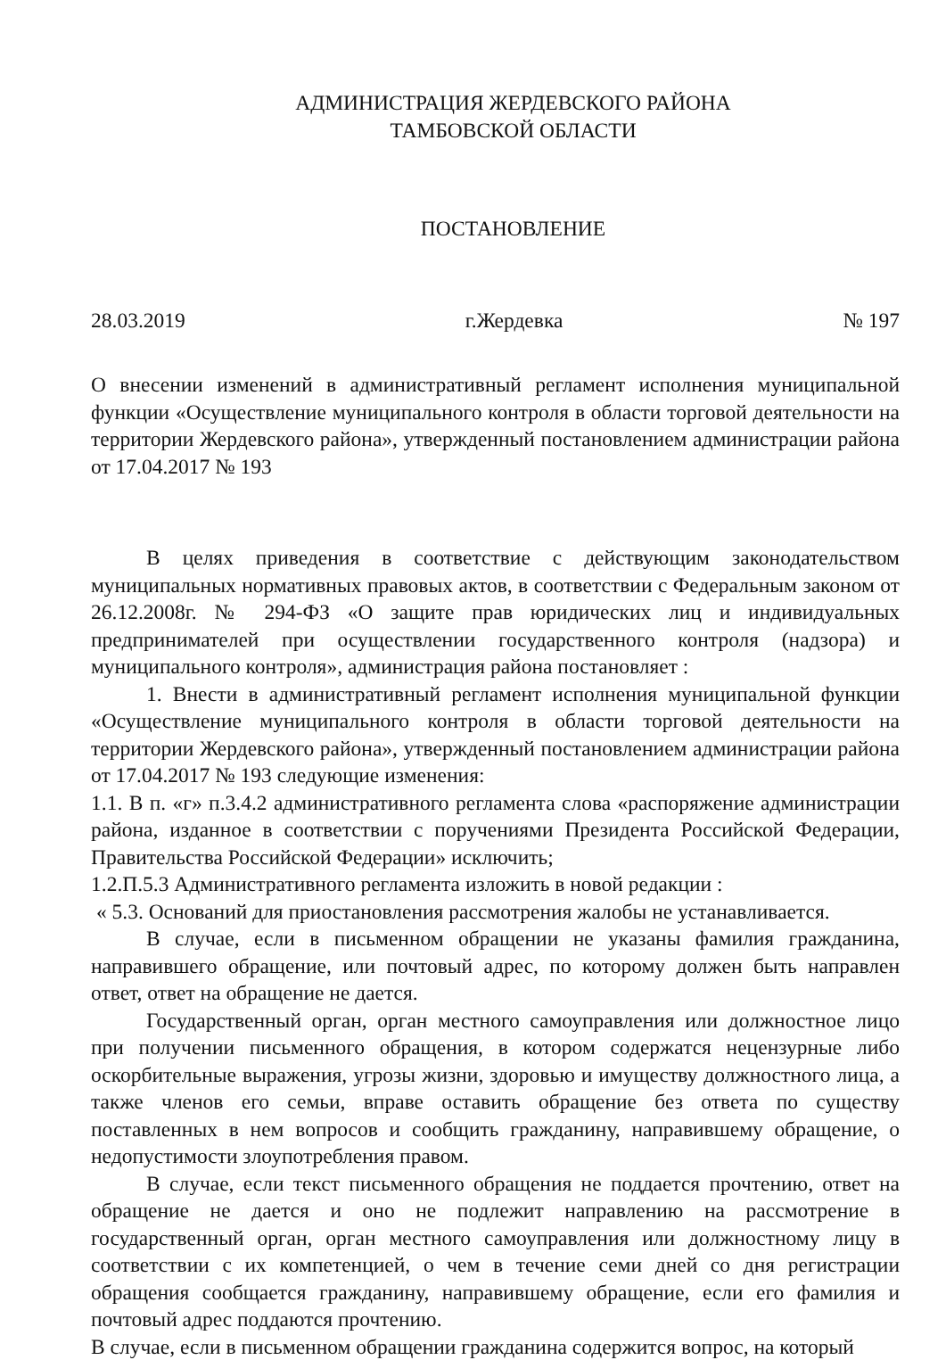АДМИНИСТРАЦИЯ ЖЕРДЕВСКОГО РАЙОНА
ТАМБОВСКОЙ ОБЛАСТИ
ПОСТАНОВЛЕНИЕ
28.03.2019 г.Жердевка № 197
О внесении изменений в административный регламент исполнения муниципальной функции «Осуществление муниципального контроля в области торговой деятельности на территории Жердевского района», утвержденный постановлением администрации района от 17.04.2017 № 193
В целях приведения в соответствие с действующим законодательством муниципальных нормативных правовых актов, в соответствии с Федеральным законом от 26.12.2008г. № 294-ФЗ «О защите прав юридических лиц и индивидуальных предпринимателей при осуществлении государственного контроля (надзора) и муниципального контроля», администрация района постановляет :
1. Внести в административный регламент исполнения муниципальной функции «Осуществление муниципального контроля в области торговой деятельности на территории Жердевского района», утвержденный постановлением администрации района от 17.04.2017 № 193 следующие изменения:
1.1. В п. «г» п.3.4.2 административного регламента слова «распоряжение администрации района, изданное в соответствии с поручениями Президента Российской Федерации, Правительства Российской Федерации» исключить;
1.2.П.5.3 Административного регламента изложить в новой редакции :
« 5.3. Оснований для приостановления рассмотрения жалобы не устанавливается.
В случае, если в письменном обращении не указаны фамилия гражданина, направившего обращение, или почтовый адрес, по которому должен быть направлен ответ, ответ на обращение не дается.
Государственный орган, орган местного самоуправления или должностное лицо при получении письменного обращения, в котором содержатся нецензурные либо оскорбительные выражения, угрозы жизни, здоровью и имуществу должностного лица, а также членов его семьи, вправе оставить обращение без ответа по существу поставленных в нем вопросов и сообщить гражданину, направившему обращение, о недопустимости злоупотребления правом.
В случае, если текст письменного обращения не поддается прочтению, ответ на обращение не дается и оно не подлежит направлению на рассмотрение в государственный орган, орган местного самоуправления или должностному лицу в соответствии с их компетенцией, о чем в течение семи дней со дня регистрации обращения сообщается гражданину, направившему обращение, если его фамилия и почтовый адрес поддаются прочтению.
В случае, если в письменном обращении гражданина содержится вопрос, на который